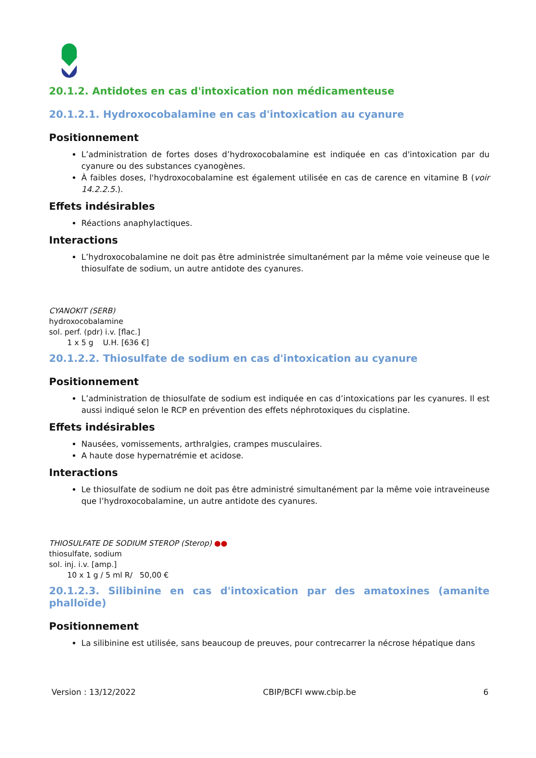20.1.2. Antidotes en cas d'intoxication non médicamenteuse
20.1.2.1. Hydroxocobalamine en cas d'intoxication au cyanure
Positionnement
L’administration de fortes doses d’hydroxocobalamine est indiquée en cas d'intoxication par du cyanure ou des substances cyanogènes.
À faibles doses, l'hydroxocobalamine est également utilisée en cas de carence en vitamine B (voir 14.2.2.5.).
Effets indésirables
Réactions anaphylactiques.
Interactions
L’hydroxocobalamine ne doit pas être administrée simultanément par la même voie veineuse que le thiosulfate de sodium, un autre antidote des cyanures.
CYANOKIT (SERB)
hydroxocobalamine
sol. perf. (pdr) i.v. [flac.]
1 x 5 g U.H. [636 €]
20.1.2.2. Thiosulfate de sodium en cas d'intoxication au cyanure
Positionnement
L’administration de thiosulfate de sodium est indiquée en cas d’intoxications par les cyanures. Il est aussi indiqué selon le RCP en prévention des effets néphrotoxiques du cisplatine.
Effets indésirables
Nausées, vomissements, arthralgies, crampes musculaires.
A haute dose hypernatrémie et acidose.
Interactions
Le thiosulfate de sodium ne doit pas être administré simultanément par la même voie intraveineuse que l’hydroxocobalamine, un autre antidote des cyanures.
THIOSULFATE DE SODIUM STEROP (Sterop) ●●
thiosulfate, sodium
sol. inj. i.v. [amp.]
10 x 1 g / 5 ml R/ 50,00 €
20.1.2.3. Silibinine en cas d'intoxication par des amatoxines (amanite phalloïde)
Positionnement
La silibinine est utilisée, sans beaucoup de preuves, pour contrecarrer la nécrose hépatique dans
Version : 13/12/2022 CBIP/BCFI www.cbip.be 6